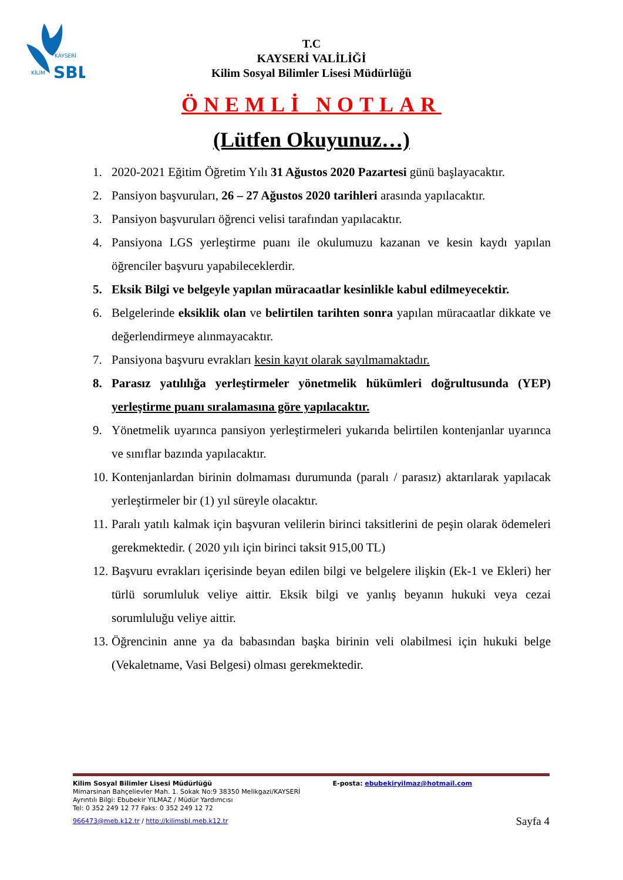KAYSERİ
KİLİM
SBL
T.C
KAYSERİ VALİLİĞİ
Kilim Sosyal Bilimler Lisesi Müdürlüğü
ÖNEMLİ NOTLAR
(Lütfen Okuyunuz…)
1. 2020-2021 Eğitim Öğretim Yılı 31 Ağustos 2020 Pazartesi günü başlayacaktır.
2. Pansiyon başvuruları, 26 – 27 Ağustos 2020 tarihleri arasında yapılacaktır.
3. Pansiyon başvuruları öğrenci velisi tarafından yapılacaktır.
4. Pansiyona LGS yerleştirme puanı ile okulumuzu kazanan ve kesin kaydı yapılan öğrenciler başvuru yapabileceklerdir.
5. Eksik Bilgi ve belgeyle yapılan müracaatlar kesinlikle kabul edilmeyecektir.
6. Belgelerinde eksiklik olan ve belirtilen tarihten sonra yapılan müracaatlar dikkate ve değerlendirmeye alınmayacaktır.
7. Pansiyona başvuru evrakları kesin kayıt olarak sayılmamaktadır.
8. Parasız yatılılığa yerleştirmeler yönetmelik hükümleri doğrultusunda (YEP) yerleştirme puanı sıralamasına göre yapılacaktır.
9. Yönetmelik uyarınca pansiyon yerleştirmeleri yukarıda belirtilen kontenjanlar uyarınca ve sınıflar bazında yapılacaktır.
10. Kontenjanlardan birinin dolmaması durumunda (paralı / parasız) aktarılarak yapılacak yerleştirmeler bir (1) yıl süreyle olacaktır.
11. Paralı yatılı kalmak için başvuran velilerin birinci taksitlerini de peşin olarak ödemeleri gerekmektedir. ( 2020 yılı için birinci taksit 915,00 TL)
12. Başvuru evrakları içerisinde beyan edilen bilgi ve belgelere ilişkin (Ek-1 ve Ekleri) her türlü sorumluluk veliye aittir. Eksik bilgi ve yanlış beyanın hukuki veya cezai sorumluluğu veliye aittir.
13. Öğrencinin anne ya da babasından başka birinin veli olabilmesi için hukuki belge (Vekaletname, Vasi Belgesi) olması gerekmektedir.
Kilim Sosyal Bilimler Lisesi Müdürlüğü E-posta: ebubekiryilmaz@hotmail.com
Mimarsinan Bahçelievler Mah. 1. Sokak No:9 38350 Melikgazi/KAYSERİ
Ayrıntılı Bilgi: Ebubekir YILMAZ / Müdür Yardımcısı
Tel: 0 352 249 12 77 Faks: 0 352 249 12 72
966473@meb.k12.tr / http://kilimsbl.meb.k12.tr Sayfa 4